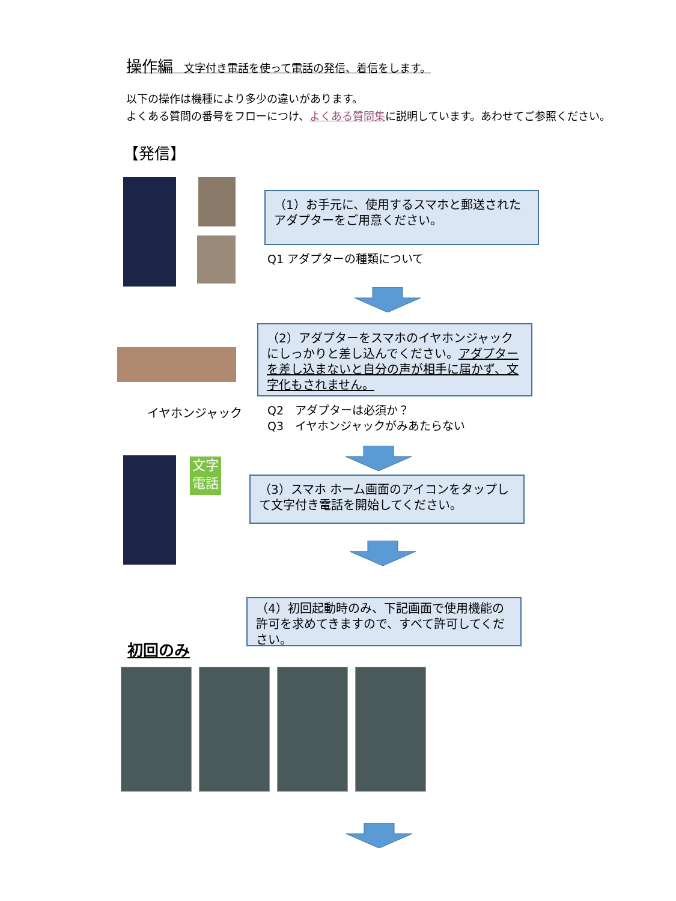操作編　文字付き電話を使って電話の発信、着信をします。
以下の操作は機種により多少の違いがあります。
よくある質問の番号をフローにつけ、よくある質問集に説明しています。あわせてご参照ください。
【発信】
（1）お手元に、使用するスマホと郵送されたアダプターをご用意ください。
Q1 アダプターの種類について
（2）アダプターをスマホのイヤホンジャックにしっかりと差し込んでください。アダプターを差し込まないと自分の声が相手に届かず、文字化もされません。
イヤホンジャック
Q2　アダプターは必須か？
Q3　イヤホンジャックがみあたらない
文字
電話
（3）スマホ ホーム画面のアイコンをタップして文字付き電話を開始してください。
（4）初回起動時のみ、下記画面で使用機能の許可を求めてきますので、すべて許可してください。
初回のみ